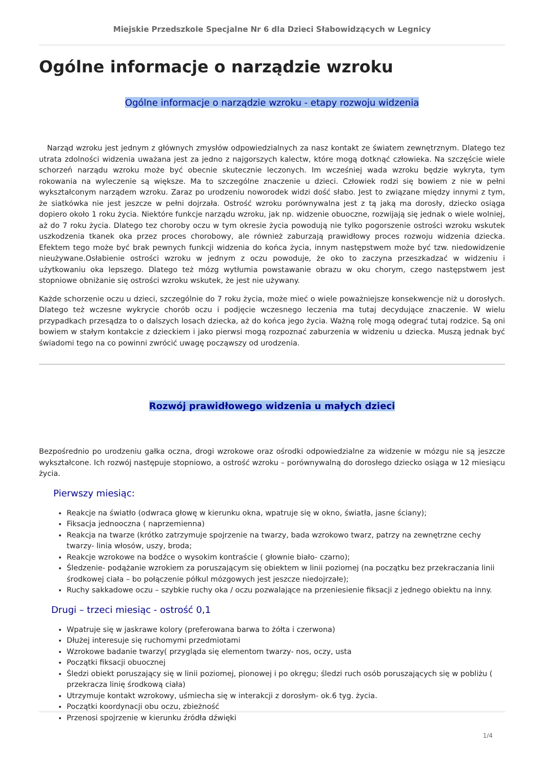Miejskie Przedszkole Specjalne Nr 6 dla Dzieci Słabowidzących w Legnicy
Ogólne informacje o narządzie wzroku
Ogólne informacje o narządzie wzroku - etapy rozwoju widzenia
Narząd wzroku jest jednym z głównych zmysłów odpowiedzialnych za nasz kontakt ze światem zewnętrznym. Dlatego tez utrata zdolności widzenia uważana jest za jedno z najgorszych kalectw, które mogą dotknąć człowieka. Na szczęście wiele schorzeń narządu wzroku może być obecnie skutecznie leczonych. Im wcześniej wada wzroku będzie wykryta, tym rokowania na wyleczenie są większe. Ma to szczególne znaczenie u dzieci. Człowiek rodzi się bowiem z nie w pełni wykształconym narządem wzroku. Zaraz po urodzeniu noworodek widzi dość słabo. Jest to związane między innymi z tym, że siatkówka nie jest jeszcze w pełni dojrzała. Ostrość wzroku porównywalna jest z tą jaką ma dorosły, dziecko osiąga dopiero około 1 roku życia. Niektóre funkcje narządu wzroku, jak np. widzenie obuoczne, rozwijają się jednak o wiele wolniej, aż do 7 roku życia. Dlatego tez choroby oczu w tym okresie życia powodują nie tylko pogorszenie ostrości wzroku wskutek uszkodzenia tkanek oka przez proces chorobowy, ale również zaburzają prawidłowy proces rozwoju widzenia dziecka. Efektem tego może być brak pewnych funkcji widzenia do końca życia, innym następstwem może być tzw. niedowidzenie nieużywane.Osłabienie ostrości wzroku w jednym z oczu powoduje, że oko to zaczyna przeszkadzać w widzeniu i użytkowaniu oka lepszego. Dlatego też mózg wytłumia powstawanie obrazu w oku chorym, czego następstwem jest stopniowe obniżanie się ostrości wzroku wskutek, że jest nie używany.
Każde schorzenie oczu u dzieci, szczególnie do 7 roku życia, może mieć o wiele poważniejsze konsekwencje niż u dorosłych. Dlatego też wczesne wykrycie chorób oczu i podjęcie wczesnego leczenia ma tutaj decydujące znaczenie. W wielu przypadkach przesądza to o dalszych losach dziecka, aż do końca jego życia. Ważną rolę mogą odegrać tutaj rodzice. Są oni bowiem w stałym kontakcie z dzieckiem i jako pierwsi mogą rozpoznać zaburzenia w widzeniu u dziecka. Muszą jednak być świadomi tego na co powinni zwrócić uwagę począwszy od urodzenia.
Rozwój prawidłowego widzenia u małych dzieci
Bezpośrednio po urodzeniu gałka oczna, drogi wzrokowe oraz ośrodki odpowiedzialne za widzenie w mózgu nie są jeszcze wykształcone. Ich rozwój następuje stopniowo, a ostrość wzroku – porównywalną do dorosłego dziecko osiąga w 12 miesiącu życia.
Pierwszy miesiąc:
Reakcje na światło (odwraca głowę w kierunku okna, wpatruje się w okno, światła, jasne ściany);
Fiksacja jednooczna ( naprzemienna)
Reakcja na twarze (krótko zatrzymuje spojrzenie na twarzy, bada wzrokowo twarz, patrzy na zewnętrzne cechy twarzy- linia włosów, uszy, broda;
Reakcje wzrokowe na bodźce o wysokim kontraście ( głownie biało- czarno);
Śledzenie- podążanie wzrokiem za poruszającym się obiektem w linii poziomej (na początku bez przekraczania linii środkowej ciała – bo połączenie półkul mózgowych jest jeszcze niedojrzałe);
Ruchy sakkadowe oczu – szybkie ruchy oka / oczu pozwalające na przeniesienie fiksacji z jednego obiektu na inny.
Drugi – trzeci miesiąc - ostrość 0,1
Wpatruje się w jaskrawe kolory (preferowana barwa to żółta i czerwona)
Dłużej interesuje się ruchomymi przedmiotami
Wzrokowe badanie twarzy( przygląda się elementom twarzy- nos, oczy, usta
Początki fiksacji obuocznej
Śledzi obiekt poruszający się w linii poziomej, pionowej i po okręgu; śledzi ruch osób poruszających się w pobliżu ( przekracza linię środkową ciała)
Utrzymuje kontakt wzrokowy, uśmiecha się w interakcji z dorosłym- ok.6 tyg. życia.
Początki koordynacji obu oczu, zbieżność
Przenosi spojrzenie w kierunku źródła dźwięki
1/4